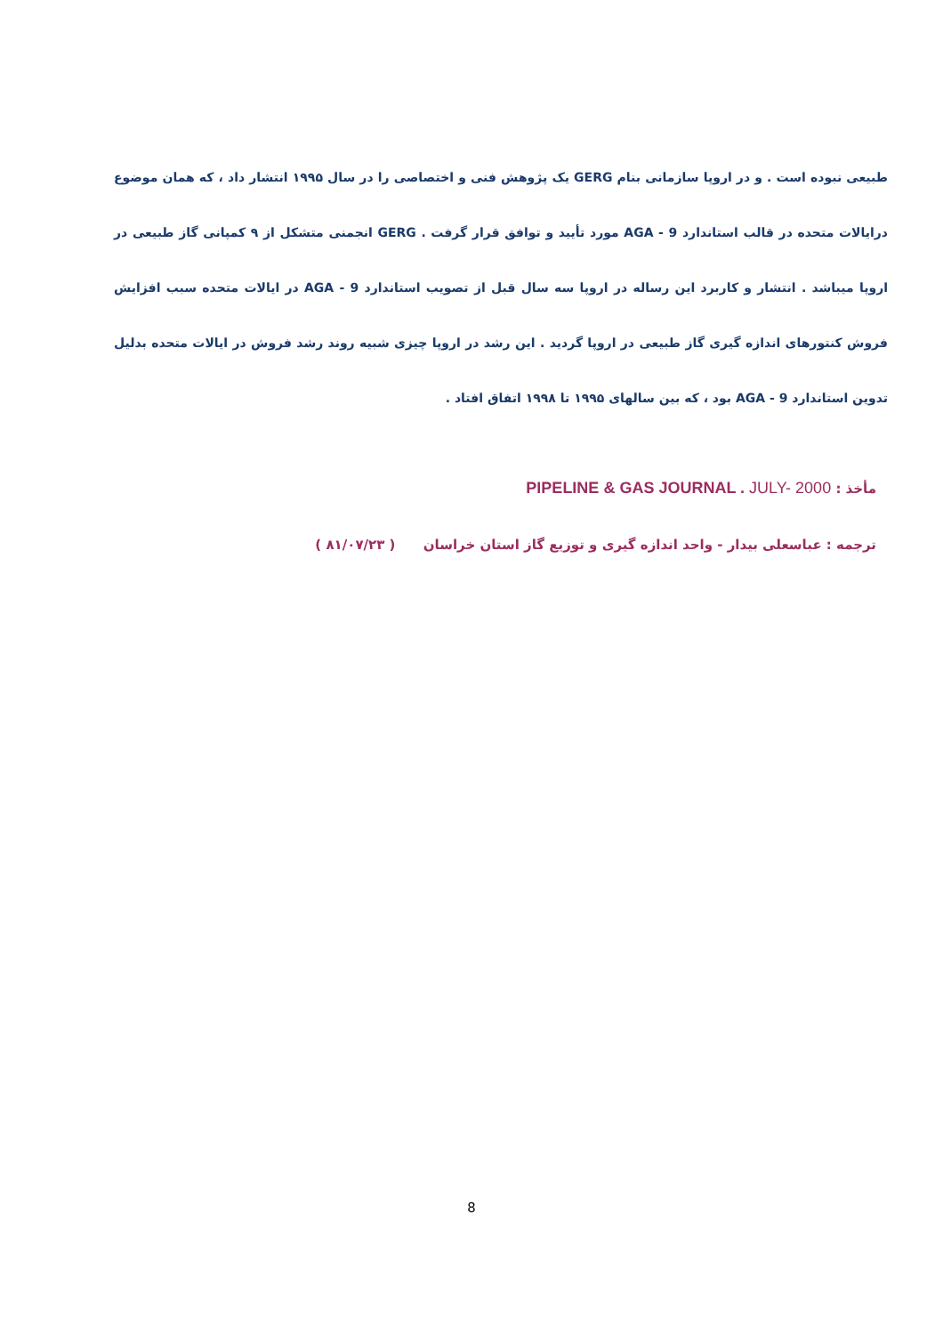طبیعی نبوده است . و در اروپا سازمانی بنام GERG یک پژوهش فنی و اختصاصی را در سال ۱۹۹۵ انتشار داد ، که همان موضوع درایالات متحده در قالب استاندارد AGA - 9 مورد تأیید و توافق قرار گرفت . GERG انجمنی متشکل از ۹ کمپانی گاز طبیعی در اروپا میباشد . انتشار و کاربرد این رساله در اروپا سه سال قبل از تصویب استاندارد AGA - 9 در ایالات متحده سبب افزایش فروش کنتورهای اندازه گیری گاز طبیعی در اروپا گردید . این رشد در اروپا چیزی شبیه روند رشد فروش در ایالات متحده بدلیل تدوین استاندارد AGA - 9 بود ، که بین سالهای ۱۹۹۵ تا ۱۹۹۸ اتفاق افتاد .
مأخذ : PIPELINE & GAS JOURNAL . JULY- 2000
ترجمه : عباسعلی بیدار - واحد اندازه گیری و توزیع گاز استان خراسان ( ۸۱/۰۷/۲۳ )
8